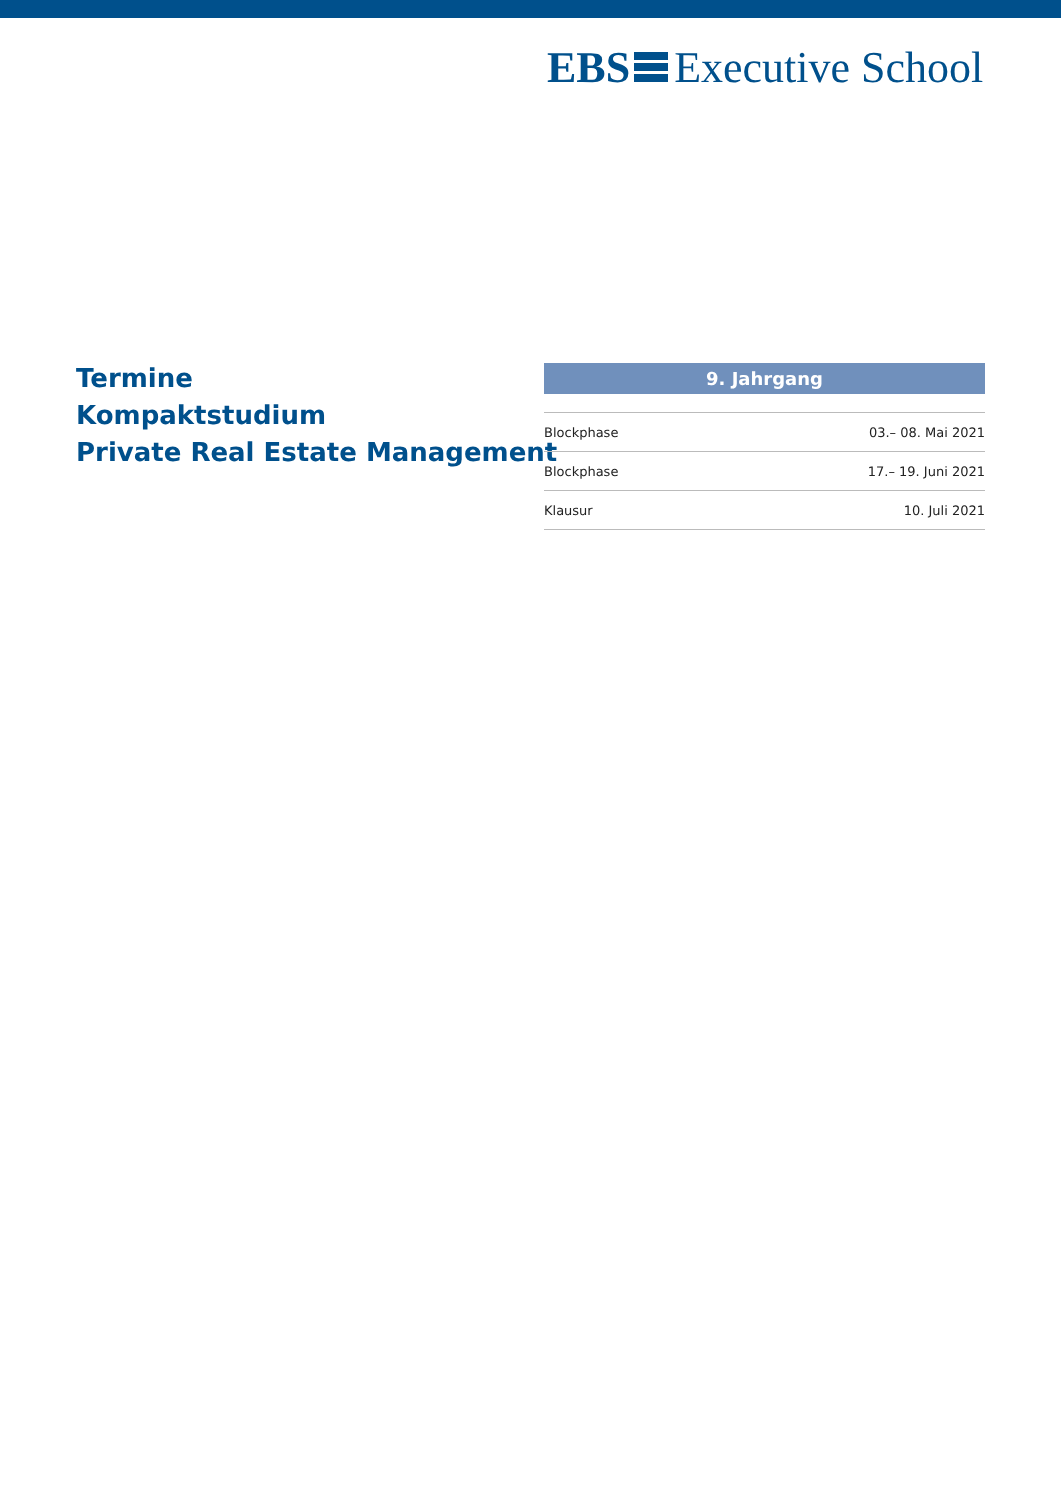EBS Executive School
Termine
Kompaktstudium
Private Real Estate Management
| 9. Jahrgang | |
| --- | --- |
| Blockphase | 03.– 08. Mai 2021 |
| Blockphase | 17.– 19. Juni 2021 |
| Klausur | 10. Juli 2021 |